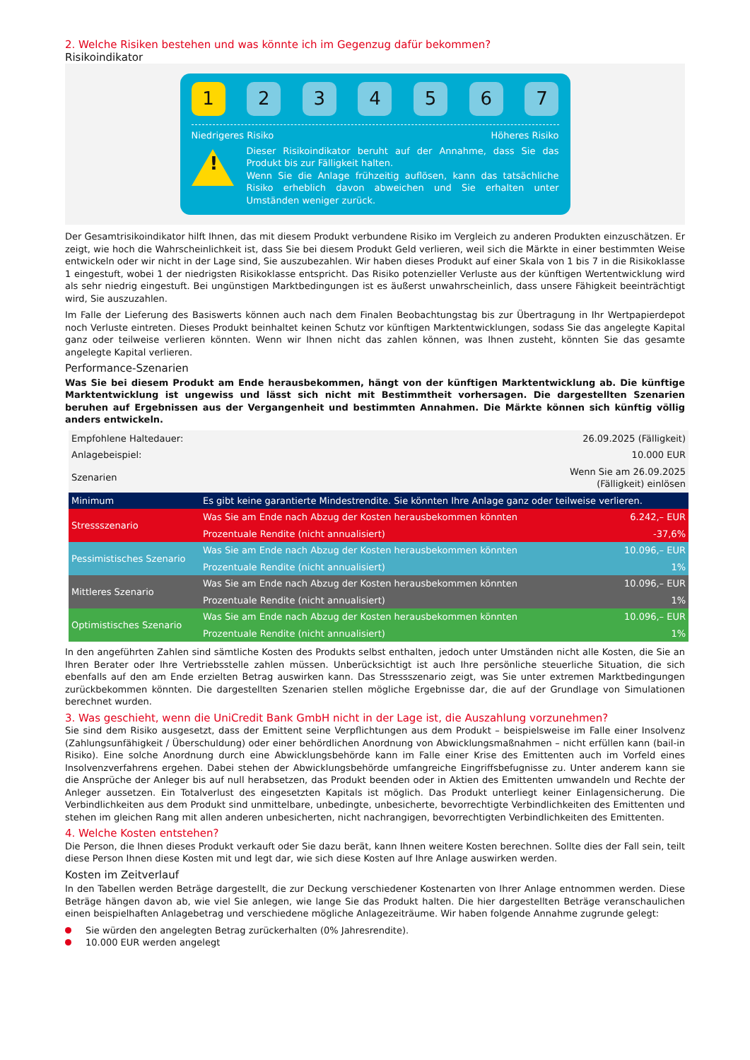2. Welche Risiken bestehen und was könnte ich im Gegenzug dafür bekommen?
Risikoindikator
1 2 3 4 5 6 7
Niedrigeres Risiko Höheres Risiko
!
Dieser Risikoindikator beruht auf der Annahme, dass Sie das Produkt bis zur Fälligkeit halten.
Wenn Sie die Anlage frühzeitig auflösen, kann das tatsächliche Risiko erheblich davon abweichen und Sie erhalten unter Umständen weniger zurück.
Der Gesamtrisikoindikator hilft Ihnen, das mit diesem Produkt verbundene Risiko im Vergleich zu anderen Produkten einzuschätzen. Er zeigt, wie hoch die Wahrscheinlichkeit ist, dass Sie bei diesem Produkt Geld verlieren, weil sich die Märkte in einer bestimmten Weise entwickeln oder wir nicht in der Lage sind, Sie auszubezahlen. Wir haben dieses Produkt auf einer Skala von 1 bis 7 in die Risikoklasse 1 eingestuft, wobei 1 der niedrigsten Risikoklasse entspricht. Das Risiko potenzieller Verluste aus der künftigen Wertentwicklung wird als sehr niedrig eingestuft. Bei ungünstigen Marktbedingungen ist es äußerst unwahrscheinlich, dass unsere Fähigkeit beeinträchtigt wird, Sie auszuzahlen.
Im Falle der Lieferung des Basiswerts können auch nach dem Finalen Beobachtungstag bis zur Übertragung in Ihr Wertpapierdepot noch Verluste eintreten. Dieses Produkt beinhaltet keinen Schutz vor künftigen Marktentwicklungen, sodass Sie das angelegte Kapital ganz oder teilweise verlieren könnten. Wenn wir Ihnen nicht das zahlen können, was Ihnen zusteht, könnten Sie das gesamte angelegte Kapital verlieren.
Performance-Szenarien
Was Sie bei diesem Produkt am Ende herausbekommen, hängt von der künftigen Marktentwicklung ab. Die künftige Marktentwicklung ist ungewiss und lässt sich nicht mit Bestimmtheit vorhersagen. Die dargestellten Szenarien beruhen auf Ergebnissen aus der Vergangenheit und bestimmten Annahmen. Die Märkte können sich künftig völlig anders entwickeln.
| Empfohlene Haltedauer: | | 26.09.2025 (Fälligkeit) |
| Anlagebeispiel: | | 10.000 EUR |
| Szenarien | | Wenn Sie am 26.09.2025 (Fälligkeit) einlösen |
| Minimum | Es gibt keine garantierte Mindestrendite. Sie könnten Ihre Anlage ganz oder teilweise verlieren. | |
| Stressszenario | Was Sie am Ende nach Abzug der Kosten herausbekommen könnten | 6.242,– EUR |
| | Prozentuale Rendite (nicht annualisiert) | -37,6% |
| Pessimistisches Szenario | Was Sie am Ende nach Abzug der Kosten herausbekommen könnten | 10.096,– EUR |
| | Prozentuale Rendite (nicht annualisiert) | 1% |
| Mittleres Szenario | Was Sie am Ende nach Abzug der Kosten herausbekommen könnten | 10.096,– EUR |
| | Prozentuale Rendite (nicht annualisiert) | 1% |
| Optimistisches Szenario | Was Sie am Ende nach Abzug der Kosten herausbekommen könnten | 10.096,– EUR |
| | Prozentuale Rendite (nicht annualisiert) | 1% |
In den angeführten Zahlen sind sämtliche Kosten des Produkts selbst enthalten, jedoch unter Umständen nicht alle Kosten, die Sie an Ihren Berater oder Ihre Vertriebsstelle zahlen müssen. Unberücksichtigt ist auch Ihre persönliche steuerliche Situation, die sich ebenfalls auf den am Ende erzielten Betrag auswirken kann. Das Stressszenario zeigt, was Sie unter extremen Marktbedingungen zurückbekommen könnten. Die dargestellten Szenarien stellen mögliche Ergebnisse dar, die auf der Grundlage von Simulationen berechnet wurden.
3. Was geschieht, wenn die UniCredit Bank GmbH nicht in der Lage ist, die Auszahlung vorzunehmen?
Sie sind dem Risiko ausgesetzt, dass der Emittent seine Verpflichtungen aus dem Produkt – beispielsweise im Falle einer Insolvenz (Zahlungsunfähigkeit / Überschuldung) oder einer behördlichen Anordnung von Abwicklungsmaßnahmen – nicht erfüllen kann (bail-in Risiko). Eine solche Anordnung durch eine Abwicklungsbehörde kann im Falle einer Krise des Emittenten auch im Vorfeld eines Insolvenzverfahrens ergehen. Dabei stehen der Abwicklungsbehörde umfangreiche Eingriffsbefugnisse zu. Unter anderem kann sie die Ansprüche der Anleger bis auf null herabsetzen, das Produkt beenden oder in Aktien des Emittenten umwandeln und Rechte der Anleger aussetzen. Ein Totalverlust des eingesetzten Kapitals ist möglich. Das Produkt unterliegt keiner Einlagensicherung. Die Verbindlichkeiten aus dem Produkt sind unmittelbare, unbedingte, unbesicherte, bevorrechtigte Verbindlichkeiten des Emittenten und stehen im gleichen Rang mit allen anderen unbesicherten, nicht nachrangigen, bevorrechtigten Verbindlichkeiten des Emittenten.
4. Welche Kosten entstehen?
Die Person, die Ihnen dieses Produkt verkauft oder Sie dazu berät, kann Ihnen weitere Kosten berechnen. Sollte dies der Fall sein, teilt diese Person Ihnen diese Kosten mit und legt dar, wie sich diese Kosten auf Ihre Anlage auswirken werden.
Kosten im Zeitverlauf
In den Tabellen werden Beträge dargestellt, die zur Deckung verschiedener Kostenarten von Ihrer Anlage entnommen werden. Diese Beträge hängen davon ab, wie viel Sie anlegen, wie lange Sie das Produkt halten. Die hier dargestellten Beträge veranschaulichen einen beispielhaften Anlagebetrag und verschiedene mögliche Anlagezeiträume. Wir haben folgende Annahme zugrunde gelegt:
Sie würden den angelegten Betrag zurückerhalten (0% Jahresrendite).
10.000 EUR werden angelegt